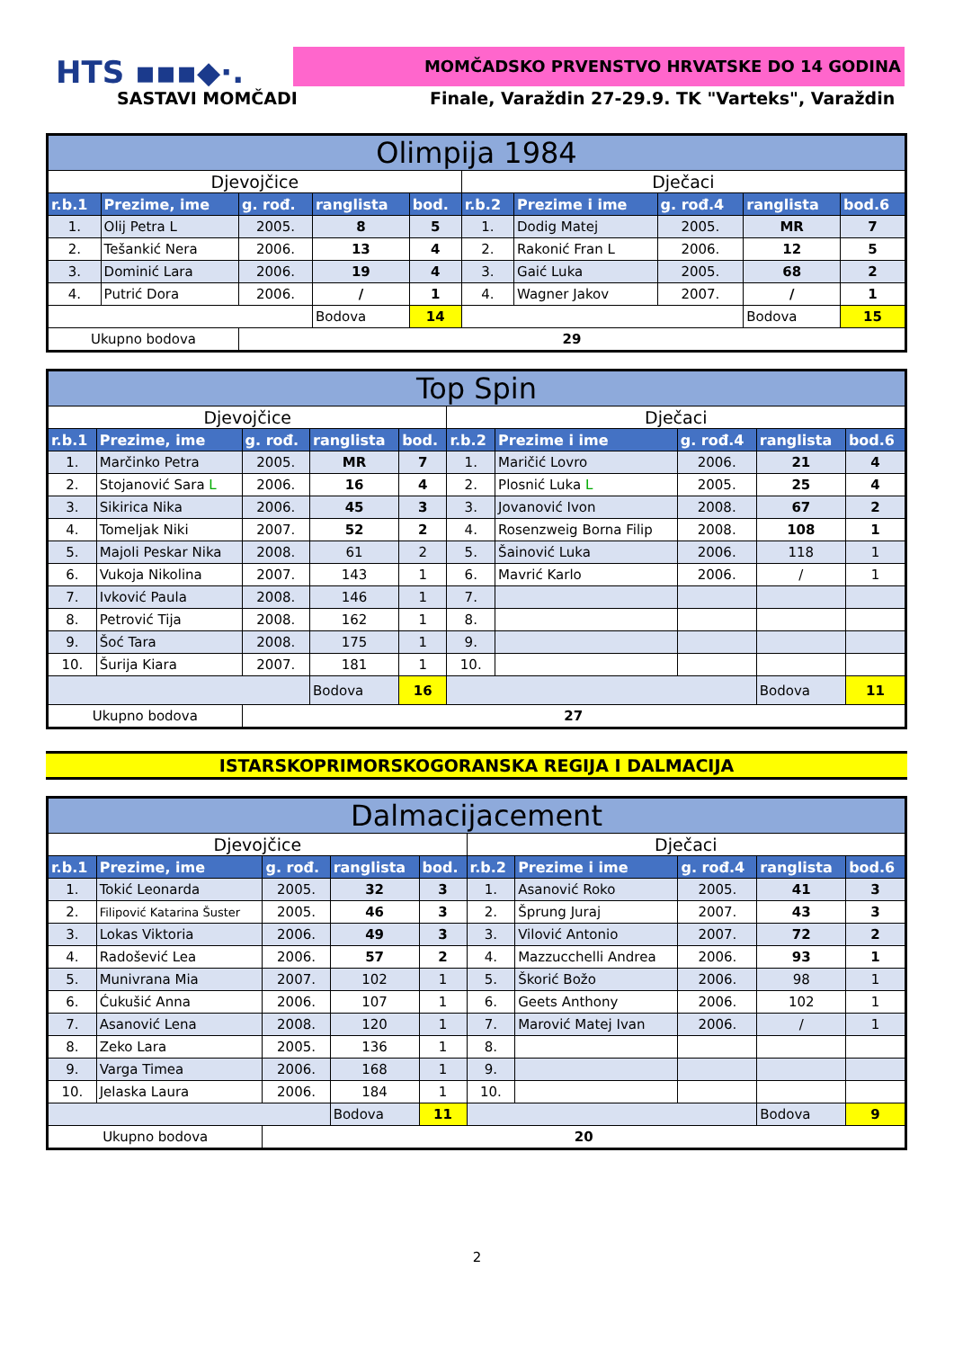HTS ▪▪▪◆·. MOMČADSKO PRVENSTVO HRVATSKE DO 14 GODINA
SASTAVI MOMČADI
Finale, Varaždin 27-29.9. TK "Varteks", Varaždin
| Olimpija 1984 | | | | | | | | | |
| Djevojčice | | | | | Dječaci | | | | |
| r.b.1 | Prezime, ime | g. rođ. | ranglista | bod. | r.b.2 | Prezime i ime | g. rođ.4 | ranglista | bod.6 |
| 1. | Olij Petra L | 2005. | 8 | 5 | 1. | Dodig Matej | 2005. | MR | 7 |
| 2. | Tešankić Nera | 2006. | 13 | 4 | 2. | Rakonić Fran L | 2006. | 12 | 5 |
| 3. | Dominić Lara | 2006. | 19 | 4 | 3. | Gaić Luka | 2005. | 68 | 2 |
| 4. | Putrić Dora | 2006. | / | 1 | 4. | Wagner Jakov | 2007. | / | 1 |
| | | | Bodova | 14 | | | | Bodova | 15 |
| Ukupno bodova | | 29 | | | | | | | |
| Top Spin | | | | | | | | | |
| Djevojčice | | | | | Dječaci | | | | |
| r.b.1 | Prezime, ime | g. rođ. | ranglista | bod. | r.b.2 | Prezime i ime | g. rođ.4 | ranglista | bod.6 |
| 1. | Marčinko Petra | 2005. | MR | 7 | 1. | Maričić Lovro | 2006. | 21 | 4 |
| 2. | Stojanović Sara L | 2006. | 16 | 4 | 2. | Plosnić Luka L | 2005. | 25 | 4 |
| 3. | Sikirica Nika | 2006. | 45 | 3 | 3. | Jovanović Ivon | 2008. | 67 | 2 |
| 4. | Tomeljak Niki | 2007. | 52 | 2 | 4. | Rosenzweig Borna Filip | 2008. | 108 | 1 |
| 5. | Majoli Peskar Nika | 2008. | 61 | 2 | 5. | Šainović Luka | 2006. | 118 | 1 |
| 6. | Vukoja Nikolina | 2007. | 143 | 1 | 6. | Mavrić Karlo | 2006. | / | 1 |
| 7. | Ivković Paula | 2008. | 146 | 1 | 7. | | | | |
| 8. | Petrović Tija | 2008. | 162 | 1 | 8. | | | | |
| 9. | Šoć Tara | 2008. | 175 | 1 | 9. | | | | |
| 10. | Šurija Kiara | 2007. | 181 | 1 | 10. | | | | |
| | | | Bodova | 16 | | | | Bodova | 11 |
| Ukupno bodova | | 27 | | | | | | | |
ISTARSKOPRIMORSKOGORANSKA REGIJA I DALMACIJA
| Dalmacijacement | | | | | | | | | |
| Djevojčice | | | | | Dječaci | | | | |
| r.b.1 | Prezime, ime | g. rođ. | ranglista | bod. | r.b.2 | Prezime i ime | g. rođ.4 | ranglista | bod.6 |
| 1. | Tokić Leonarda | 2005. | 32 | 3 | 1. | Asanović Roko | 2005. | 41 | 3 |
| 2. | Filipović Katarina Šuster | 2005. | 46 | 3 | 2. | Šprung Juraj | 2007. | 43 | 3 |
| 3. | Lokas Viktoria | 2006. | 49 | 3 | 3. | Vilović Antonio | 2007. | 72 | 2 |
| 4. | Radošević Lea | 2006. | 57 | 2 | 4. | Mazzucchelli Andrea | 2006. | 93 | 1 |
| 5. | Munivrana Mia | 2007. | 102 | 1 | 5. | Škorić Božo | 2006. | 98 | 1 |
| 6. | Ćukušić Anna | 2006. | 107 | 1 | 6. | Geets Anthony | 2006. | 102 | 1 |
| 7. | Asanović Lena | 2008. | 120 | 1 | 7. | Marović Matej Ivan | 2006. | / | 1 |
| 8. | Zeko Lara | 2005. | 136 | 1 | 8. | | | | |
| 9. | Varga Timea | 2006. | 168 | 1 | 9. | | | | |
| 10. | Jelaska Laura | 2006. | 184 | 1 | 10. | | | | |
| | | | Bodova | 11 | | | | Bodova | 9 |
| Ukupno bodova | | 20 | | | | | | | |
2